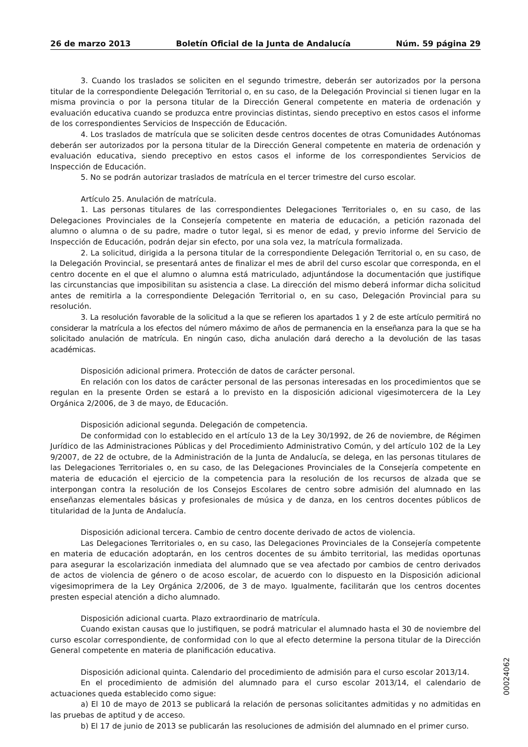26 de marzo 2013 Boletín Oficial de la Junta de Andalucía Núm. 59 página 29
3. Cuando los traslados se soliciten en el segundo trimestre, deberán ser autorizados por la persona titular de la correspondiente Delegación Territorial o, en su caso, de la Delegación Provincial si tienen lugar en la misma provincia o por la persona titular de la Dirección General competente en materia de ordenación y evaluación educativa cuando se produzca entre provincias distintas, siendo preceptivo en estos casos el informe de los correspondientes Servicios de Inspección de Educación.
4. Los traslados de matrícula que se soliciten desde centros docentes de otras Comunidades Autónomas deberán ser autorizados por la persona titular de la Dirección General competente en materia de ordenación y evaluación educativa, siendo preceptivo en estos casos el informe de los correspondientes Servicios de Inspección de Educación.
5. No se podrán autorizar traslados de matrícula en el tercer trimestre del curso escolar.
Artículo 25. Anulación de matrícula.
1. Las personas titulares de las correspondientes Delegaciones Territoriales o, en su caso, de las Delegaciones Provinciales de la Consejería competente en materia de educación, a petición razonada del alumno o alumna o de su padre, madre o tutor legal, si es menor de edad, y previo informe del Servicio de Inspección de Educación, podrán dejar sin efecto, por una sola vez, la matrícula formalizada.
2. La solicitud, dirigida a la persona titular de la correspondiente Delegación Territorial o, en su caso, de la Delegación Provincial, se presentará antes de finalizar el mes de abril del curso escolar que corresponda, en el centro docente en el que el alumno o alumna está matriculado, adjuntándose la documentación que justifique las circunstancias que imposibilitan su asistencia a clase. La dirección del mismo deberá informar dicha solicitud antes de remitirla a la correspondiente Delegación Territorial o, en su caso, Delegación Provincial para su resolución.
3. La resolución favorable de la solicitud a la que se refieren los apartados 1 y 2 de este artículo permitirá no considerar la matrícula a los efectos del número máximo de años de permanencia en la enseñanza para la que se ha solicitado anulación de matrícula. En ningún caso, dicha anulación dará derecho a la devolución de las tasas académicas.
Disposición adicional primera. Protección de datos de carácter personal.
En relación con los datos de carácter personal de las personas interesadas en los procedimientos que se regulan en la presente Orden se estará a lo previsto en la disposición adicional vigesimotercera de la Ley Orgánica 2/2006, de 3 de mayo, de Educación.
Disposición adicional segunda. Delegación de competencia.
De conformidad con lo establecido en el artículo 13 de la Ley 30/1992, de 26 de noviembre, de Régimen Jurídico de las Administraciones Públicas y del Procedimiento Administrativo Común, y del artículo 102 de la Ley 9/2007, de 22 de octubre, de la Administración de la Junta de Andalucía, se delega, en las personas titulares de las Delegaciones Territoriales o, en su caso, de las Delegaciones Provinciales de la Consejería competente en materia de educación el ejercicio de la competencia para la resolución de los recursos de alzada que se interpongan contra la resolución de los Consejos Escolares de centro sobre admisión del alumnado en las enseñanzas elementales básicas y profesionales de música y de danza, en los centros docentes públicos de titularidad de la Junta de Andalucía.
Disposición adicional tercera. Cambio de centro docente derivado de actos de violencia.
Las Delegaciones Territoriales o, en su caso, las Delegaciones Provinciales de la Consejería competente en materia de educación adoptarán, en los centros docentes de su ámbito territorial, las medidas oportunas para asegurar la escolarización inmediata del alumnado que se vea afectado por cambios de centro derivados de actos de violencia de género o de acoso escolar, de acuerdo con lo dispuesto en la Disposición adicional vigesimoprimera de la Ley Orgánica 2/2006, de 3 de mayo. Igualmente, facilitarán que los centros docentes presten especial atención a dicho alumnado.
Disposición adicional cuarta. Plazo extraordinario de matrícula.
Cuando existan causas que lo justifiquen, se podrá matricular el alumnado hasta el 30 de noviembre del curso escolar correspondiente, de conformidad con lo que al efecto determine la persona titular de la Dirección General competente en materia de planificación educativa.
Disposición adicional quinta. Calendario del procedimiento de admisión para el curso escolar 2013/14.
En el procedimiento de admisión del alumnado para el curso escolar 2013/14, el calendario de actuaciones queda establecido como sigue:
a) El 10 de mayo de 2013 se publicará la relación de personas solicitantes admitidas y no admitidas en las pruebas de aptitud y de acceso.
b) El 17 de junio de 2013 se publicarán las resoluciones de admisión del alumnado en el primer curso.
00024062